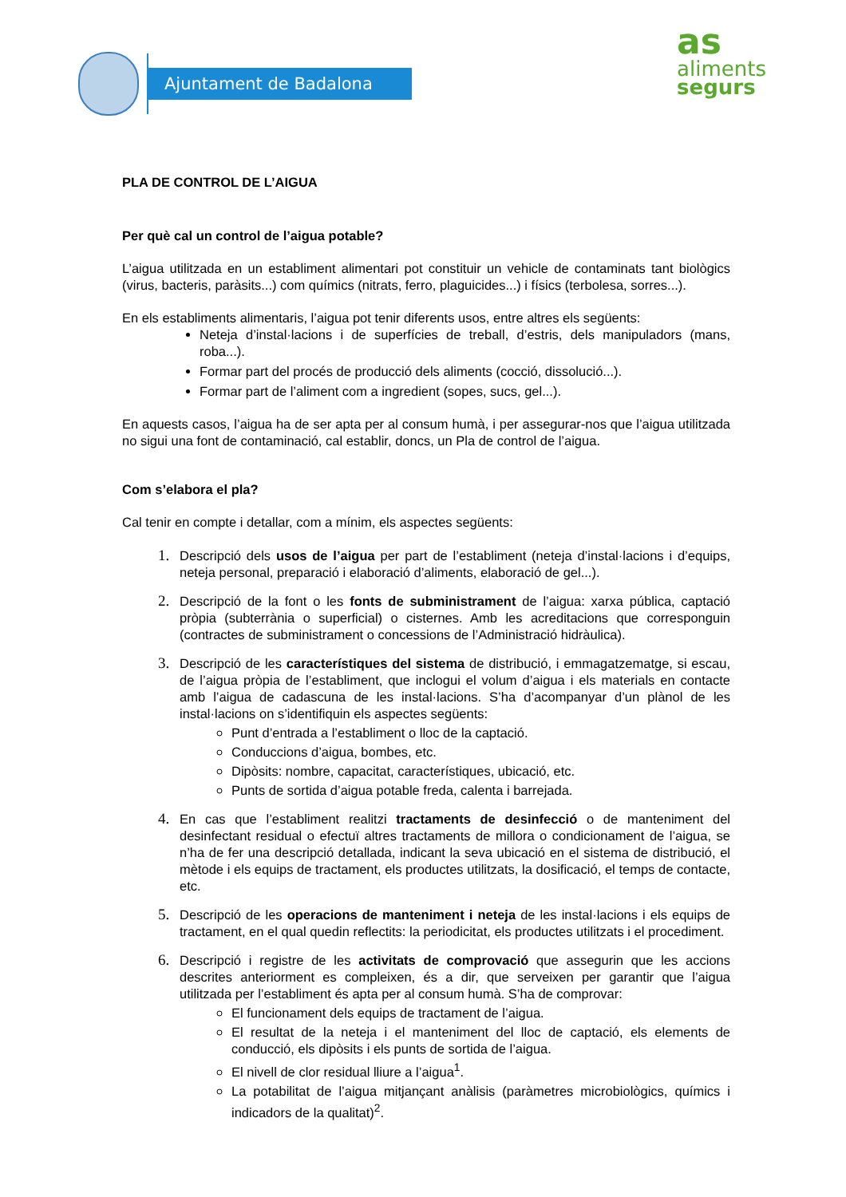Ajuntament de Badalona
as
aliments
segurs
PLA DE CONTROL DE L’AIGUA
Per què cal un control de l’aigua potable?
L’aigua utilitzada en un establiment alimentari pot constituir un vehicle de contaminats tant biològics (virus, bacteris, paràsits...) com químics (nitrats, ferro, plaguicides...) i físics (terbolesa, sorres...).
En els establiments alimentaris, l’aigua pot tenir diferents usos, entre altres els següents:
Neteja d’instal·lacions i de superfícies de treball, d’estris, dels manipuladors (mans, roba...).
Formar part del procés de producció dels aliments (cocció, dissolució...).
Formar part de l’aliment com a ingredient (sopes, sucs, gel...).
En aquests casos, l’aigua ha de ser apta per al consum humà, i per assegurar-nos que l’aigua utilitzada no sigui una font de contaminació, cal establir, doncs, un Pla de control de l’aigua.
Com s’elabora el pla?
Cal tenir en compte i detallar, com a mínim, els aspectes següents:
Descripció dels usos de l’aigua per part de l’establiment (neteja d’instal·lacions i d’equips, neteja personal, preparació i elaboració d’aliments, elaboració de gel...).
Descripció de la font o les fonts de subministrament de l’aigua: xarxa pública, captació pròpia (subterrània o superficial) o cisternes. Amb les acreditacions que corresponguin (contractes de subministrament o concessions de l’Administració hidràulica).
Descripció de les característiques del sistema de distribució, i emmagatzematge, si escau, de l’aigua pròpia de l’establiment, que inclogui el volum d’aigua i els materials en contacte amb l’aigua de cadascuna de les instal·lacions. S’ha d’acompanyar d’un plànol de les instal·lacions on s’identifiquin els aspectes següents:
Punt d’entrada a l’establiment o lloc de la captació.
Conduccions d’aigua, bombes, etc.
Dipòsits: nombre, capacitat, característiques, ubicació, etc.
Punts de sortida d’aigua potable freda, calenta i barrejada.
En cas que l’establiment realitzi tractaments de desinfecció o de manteniment del desinfectant residual o efectuï altres tractaments de millora o condicionament de l’aigua, se n’ha de fer una descripció detallada, indicant la seva ubicació en el sistema de distribució, el mètode i els equips de tractament, els productes utilitzats, la dosificació, el temps de contacte, etc.
Descripció de les operacions de manteniment i neteja de les instal·lacions i els equips de tractament, en el qual quedin reflectits: la periodicitat, els productes utilitzats i el procediment.
Descripció i registre de les activitats de comprovació que assegurin que les accions descrites anteriorment es compleixen, és a dir, que serveixen per garantir que l’aigua utilitzada per l’establiment és apta per al consum humà. S’ha de comprovar:
El funcionament dels equips de tractament de l’aigua.
El resultat de la neteja i el manteniment del lloc de captació, els elements de conducció, els dipòsits i els punts de sortida de l’aigua.
El nivell de clor residual lliure a l’aigua<sup>1</sup>.
La potabilitat de l’aigua mitjançant anàlisis (paràmetres microbiològics, químics i indicadors de la qualitat)<sup>2</sup>.